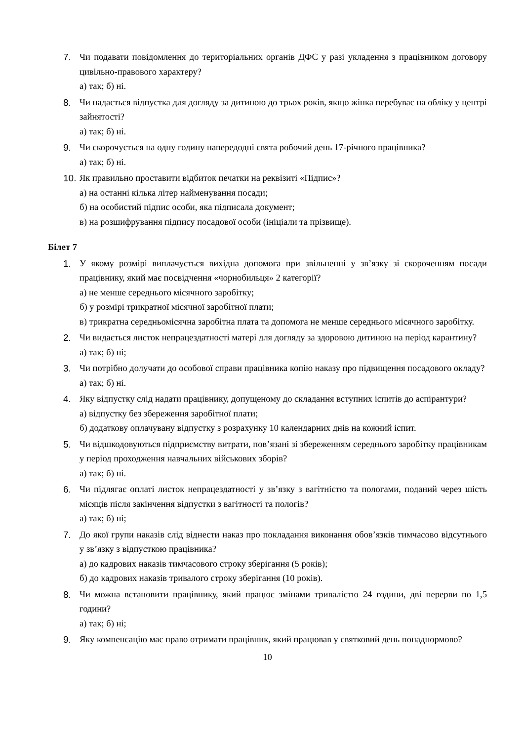7. Чи подавати повідомлення до територіальних органів ДФС у разі укладення з працівником договору цивільно-правового характеру?
а) так; б) ні.
8. Чи надається відпустка для догляду за дитиною до трьох років, якщо жінка перебуває на обліку у центрі зайнятості?
а) так; б) ні.
9. Чи скорочується на одну годину напередодні свята робочий день 17-річного працівника?
а) так; б) ні.
10.
Як правильно проставити відбиток печатки на реквізиті «Підпис»?
а) на останні кілька літер найменування посади;
б) на особистий підпис особи, яка підписала документ;
в) на розшифрування підпису посадової особи (ініціали та прізвище).
Білет 7
1. У якому розмірі виплачується вихідна допомога при звільненні у зв’язку зі скороченням посади працівнику, який має посвідчення «чорнобильця» 2 категорії?
а) не менше середнього місячного заробітку;
б) у розмірі трикратної місячної заробітної плати;
в) трикратна середньомісячна заробітна плата та допомога не менше середнього місячного заробітку.
2. Чи видається листок непрацездатності матері для догляду за здоровою дитиною на період карантину?
а) так; б) ні;
3. Чи потрібно долучати до особової справи працівника копію наказу про підвищення посадового окладу?
а) так; б) ні.
4. Яку відпустку слід надати працівнику, допущеному до складання вступних іспитів до аспірантури?
а) відпустку без збереження заробітної плати;
б) додаткову оплачувану відпустку з розрахунку 10 календарних днів на кожний іспит.
5. Чи відшкодовуються підприємству витрати, пов’язані зі збереженням середнього заробітку працівникам у період проходження навчальних військових зборів?
а) так; б) ні.
6. Чи підлягає оплаті листок непрацездатності у зв’язку з вагітністю та пологами, поданий через шість місяців після закінчення відпустки з вагітності та пологів?
а) так; б) ні;
7. До якої групи наказів слід віднести наказ про покладання виконання обов’язків тимчасово відсутнього у зв’язку з відпусткою працівника?
а) до кадрових наказів тимчасового строку зберігання (5 років);
б) до кадрових наказів тривалого строку зберігання (10 років).
8. Чи можна встановити працівнику, який працює змінами тривалістю 24 години, дві перерви по 1,5 години?
а) так; б) ні;
9. Яку компенсацію має право отримати працівник, який працював у святковий день понаднормово?
10